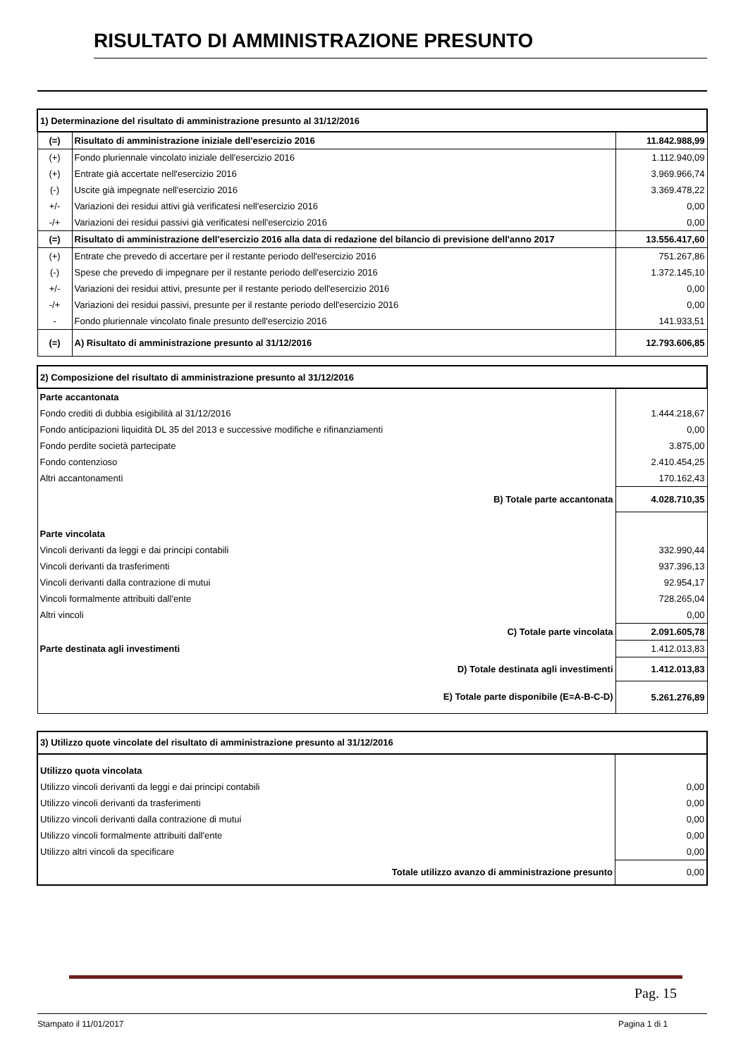RISULTATO DI AMMINISTRAZIONE PRESUNTO
| 1) Determinazione del risultato di amministrazione presunto al 31/12/2016 | | |
| (=) | Risultato di amministrazione iniziale dell'esercizio 2016 | 11.842.988,99 |
| (+) | Fondo pluriennale vincolato iniziale dell'esercizio 2016 | 1.112.940,09 |
| (+) | Entrate già accertate nell'esercizio 2016 | 3.969.966,74 |
| (-) | Uscite già impegnate nell'esercizio 2016 | 3.369.478,22 |
| +/- | Variazioni dei residui attivi già verificatesi nell'esercizio 2016 | 0,00 |
| -/+ | Variazioni dei residui passivi già verificatesi nell'esercizio 2016 | 0,00 |
| (=) | Risultato di amministrazione dell'esercizio 2016 alla data di redazione del bilancio di previsione dell'anno 2017 | 13.556.417,60 |
| (+) | Entrate che prevedo di accertare per il restante periodo dell'esercizio 2016 | 751.267,86 |
| (-) | Spese che prevedo di impegnare per il restante periodo dell'esercizio 2016 | 1.372.145,10 |
| +/- | Variazioni dei residui attivi, presunte per il restante periodo dell'esercizio 2016 | 0,00 |
| -/+ | Variazioni dei residui passivi, presunte per il restante periodo dell'esercizio 2016 | 0,00 |
| - | Fondo pluriennale vincolato finale presunto dell'esercizio 2016 | 141.933,51 |
| (=) | A) Risultato di amministrazione presunto al 31/12/2016 | 12.793.606,85 |
| 2) Composizione del risultato di amministrazione presunto al 31/12/2016 | |
| Parte accantonata | |
| Fondo crediti di dubbia esigibilità al 31/12/2016 | 1.444.218,67 |
| Fondo anticipazioni liquidità DL 35 del 2013 e successive modifiche e rifinanziamenti | 0,00 |
| Fondo perdite società partecipate | 3.875,00 |
| Fondo contenzioso | 2.410.454,25 |
| Altri accantonamenti | 170.162,43 |
| B) Totale parte accantonata | 4.028.710,35 |
| Parte vincolata | |
| Vincoli derivanti da leggi e dai principi contabili | 332.990,44 |
| Vincoli derivanti da trasferimenti | 937.396,13 |
| Vincoli derivanti dalla contrazione di mutui | 92.954,17 |
| Vincoli formalmente attribuiti dall'ente | 728.265,04 |
| Altri vincoli | 0,00 |
| C) Totale parte vincolata | 2.091.605,78 |
| Parte destinata agli investimenti | 1.412.013,83 |
| D) Totale destinata agli investimenti | 1.412.013,83 |
| E) Totale parte disponibile (E=A-B-C-D) | 5.261.276,89 |
| 3) Utilizzo quote vincolate del risultato di amministrazione presunto al 31/12/2016 | |
| Utilizzo quota vincolata | |
| Utilizzo vincoli derivanti da leggi e dai principi contabili | 0,00 |
| Utilizzo vincoli derivanti da trasferimenti | 0,00 |
| Utilizzo vincoli derivanti dalla contrazione di mutui | 0,00 |
| Utilizzo vincoli formalmente attribuiti dall'ente | 0,00 |
| Utilizzo altri vincoli da specificare | 0,00 |
| Totale utilizzo avanzo di amministrazione presunto | 0,00 |
Pag. 15
Stampato il 11/01/2017 Pagina 1 di 1